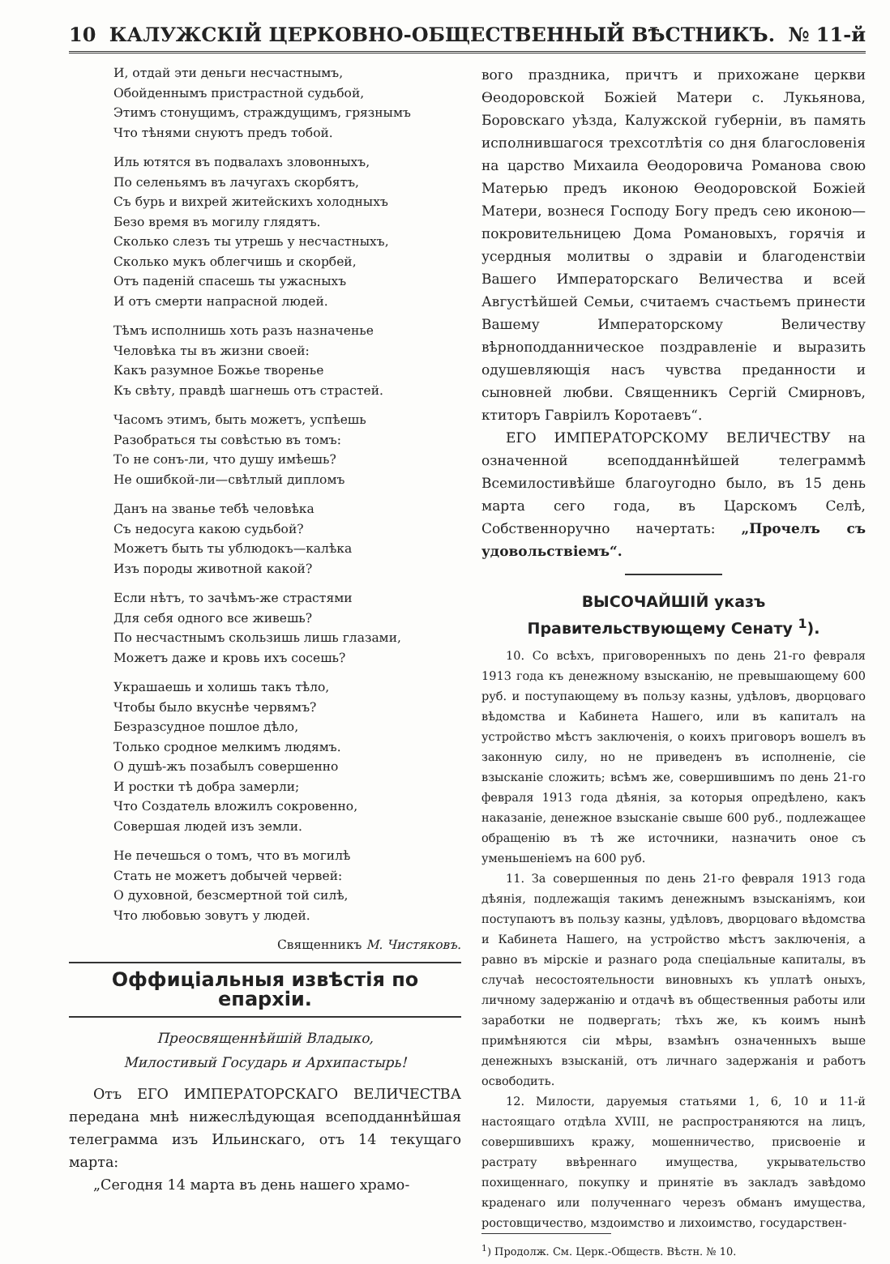10 КАЛУЖСКІЙ ЦЕРКОВНО-ОБЩЕСТВЕННЫЙ ВѢСТНИКЪ. № 11-й
И, отдай эти деньги несчастнымъ,
Обойденнымъ пристрастной судьбой,
Этимъ стонущимъ, страждущимъ, грязнымъ
Что тѣнями снуютъ предъ тобой.
Иль ютятся въ подвалахъ зловонныхъ,
По селеньямъ въ лачугахъ скорбятъ,
Съ бурь и вихрей житейскихъ холодныхъ
Безо время въ могилу глядятъ.
Сколько слезъ ты утрешь у несчастныхъ,
Сколько мукъ облегчишь и скорбей,
Отъ паденій спасешь ты ужасныхъ
И отъ смерти напрасной людей.
Тѣмъ исполнишь хоть разъ назначенье
Человѣка ты въ жизни своей:
Какъ разумное Божье творенье
Къ свѣту, правдѣ шагнешь отъ страстей.
Часомъ этимъ, быть можетъ, успѣешь
Разобраться ты совѣстью въ томъ:
То не сонъ-ли, что душу имѣешь?
Не ошибкой-ли—свѣтлый дипломъ
Данъ на званье тебѣ человѣка
Съ недосуга какою судьбой?
Можетъ быть ты ублюдокъ—калѣка
Изъ породы животной какой?
Если нѣтъ, то зачѣмъ-же страстями
Для себя одного все живешь?
По несчастнымъ скользишь лишь глазами,
Можетъ даже и кровь ихъ сосешь?
Украшаешь и холишь такъ тѣло,
Чтобы было вкуснѣе червямъ?
Безразсудное пошлое дѣло,
Только сродное мелкимъ людямъ.
О душѣ-жъ позабылъ совершенно
И ростки тѣ добра замерли;
Что Создатель вложилъ сокровенно,
Совершая людей изъ земли.
Не печешься о томъ, что въ могилѣ
Стать не можетъ добычей червей:
О духовной, безсмертной той силѣ,
Что любовью зовутъ у людей.
Священникъ М. Чистяковъ.
Оффиціальныя извѣстія по епархіи.
Преосвященнѣйшій Владыко,
Милостивый Государь и Архипастырь!
Отъ ЕГО ИМПЕРАТОРСКАГО ВЕЛИЧЕСТВА передана мнѣ нижеслѣдующая всеподданнѣйшая телеграмма изъ Ильинскаго, отъ 14 текущаго марта:
„Сегодня 14 марта въ день нашего храмо-
вого праздника, причтъ и прихожане церкви Ѳеодоровской Божіей Матери с. Лукьянова, Боровскаго уѣзда, Калужской губерніи, въ память исполнившагося трехсотлѣтія со дня благословенія на царство Михаила Ѳеодоровича Романова свою Матерью предъ иконою Ѳеодоровской Божіей Матери, вознеся Господу Богу предъ сею иконою—покровительницею Дома Романовыхъ, горячія и усердныя молитвы о здравіи и благоденствіи Вашего Императорскаго Величества и всей Августѣйшей Семьи, считаемъ счастьемъ принести Вашему Императорскому Величеству вѣрноподданническое поздравленіе и выразить одушевляющія насъ чувства преданности и сыновней любви. Священникъ Сергій Смирновъ, ктиторъ Гавріилъ Коротаевъ“.
ЕГО ИМПЕРАТОРСКОМУ ВЕЛИЧЕСТВУ на означенной всеподданнѣйшей телеграммѣ Всемилостивѣйше благоугодно было, въ 15 день марта сего года, въ Царскомъ Селѣ, Собственноручно начертать: „Прочелъ съ удовольствіемъ“.
ВЫСОЧАЙШІЙ указъ Правительствующему Сенату <sup>1</sup>).
10. Со всѣхъ, приговоренныхъ по день 21-го февраля 1913 года къ денежному взысканію, не превышающему 600 руб. и поступающему въ пользу казны, удѣловъ, дворцоваго вѣдомства и Кабинета Нашего, или въ капиталъ на устройство мѣстъ заключенія, о коихъ приговоръ вошелъ въ законную силу, но не приведенъ въ исполненіе, сіе взысканіе сложить; всѣмъ же, совершившимъ по день 21-го февраля 1913 года дѣянія, за которыя опредѣлено, какъ наказаніе, денежное взысканіе свыше 600 руб., подлежащее обращенію въ тѣ же источники, назначить оное съ уменьшеніемъ на 600 руб.
11. За совершенныя по день 21-го февраля 1913 года дѣянія, подлежащія такимъ денежнымъ взысканіямъ, кои поступаютъ въ пользу казны, удѣловъ, дворцоваго вѣдомства и Кабинета Нашего, на устройство мѣстъ заключенія, а равно въ мірскіе и разнаго рода спеціальные капиталы, въ случаѣ несостоятельности виновныхъ къ уплатѣ оныхъ, личному задержанію и отдачѣ въ общественныя работы или заработки не подвергать; тѣхъ же, къ коимъ нынѣ примѣняются сіи мѣры, взамѣнъ означенныхъ выше денежныхъ взысканій, отъ личнаго задержанія и работъ освободить.
12. Милости, даруемыя статьями 1, 6, 10 и 11-й настоящаго отдѣла XVIII, не распространяются на лицъ, совершившихъ кражу, мошенничество, присвоеніе и растрату ввѣреннаго имущества, укрывательство похищеннаго, покупку и принятіе въ закладъ завѣдомо краденаго или полученнаго черезъ обманъ имущества, ростовщичество, мздоимство и лихоимство, государствен-
<sup>1</sup>) Продолж. См. Церк.-Обществ. Вѣстн. № 10.